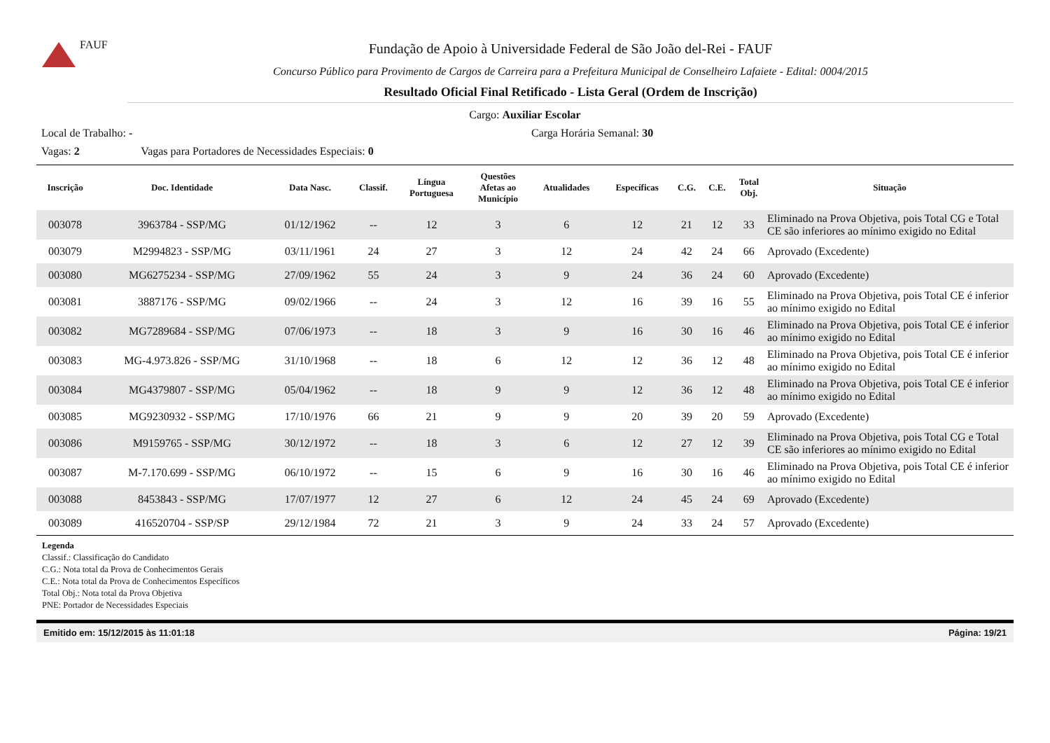FAUF
Fundação de Apoio à Universidade Federal de São João del-Rei - FAUF
Concurso Público para Provimento de Cargos de Carreira para a Prefeitura Municipal de Conselheiro Lafaiete - Edital: 0004/2015
Resultado Oficial Final Retificado - Lista Geral (Ordem de Inscrição)
Cargo: Auxiliar Escolar
Local de Trabalho: - Carga Horária Semanal: 30
Vagas: 2 Vagas para Portadores de Necessidades Especiais: 0
| Inscrição | Doc. Identidade | Data Nasc. | Classif. | Língua Portuguesa | Questões Afetas ao Município | Atualidades | Específicas | C.G. | C.E. | Total Obj. | Situação |
| --- | --- | --- | --- | --- | --- | --- | --- | --- | --- | --- | --- |
| 003078 | 3963784 - SSP/MG | 01/12/1962 | -- | 12 | 3 | 6 | 12 | 21 | 12 | 33 | Eliminado na Prova Objetiva, pois Total CG e Total CE são inferiores ao mínimo exigido no Edital |
| 003079 | M2994823 - SSP/MG | 03/11/1961 | 24 | 27 | 3 | 12 | 24 | 42 | 24 | 66 | Aprovado (Excedente) |
| 003080 | MG6275234 - SSP/MG | 27/09/1962 | 55 | 24 | 3 | 9 | 24 | 36 | 24 | 60 | Aprovado (Excedente) |
| 003081 | 3887176 - SSP/MG | 09/02/1966 | -- | 24 | 3 | 12 | 16 | 39 | 16 | 55 | Eliminado na Prova Objetiva, pois Total CE é inferior ao mínimo exigido no Edital |
| 003082 | MG7289684 - SSP/MG | 07/06/1973 | -- | 18 | 3 | 9 | 16 | 30 | 16 | 46 | Eliminado na Prova Objetiva, pois Total CE é inferior ao mínimo exigido no Edital |
| 003083 | MG-4.973.826 - SSP/MG | 31/10/1968 | -- | 18 | 6 | 12 | 12 | 36 | 12 | 48 | Eliminado na Prova Objetiva, pois Total CE é inferior ao mínimo exigido no Edital |
| 003084 | MG4379807 - SSP/MG | 05/04/1962 | -- | 18 | 9 | 9 | 12 | 36 | 12 | 48 | Eliminado na Prova Objetiva, pois Total CE é inferior ao mínimo exigido no Edital |
| 003085 | MG9230932 - SSP/MG | 17/10/1976 | 66 | 21 | 9 | 9 | 20 | 39 | 20 | 59 | Aprovado (Excedente) |
| 003086 | M9159765 - SSP/MG | 30/12/1972 | -- | 18 | 3 | 6 | 12 | 27 | 12 | 39 | Eliminado na Prova Objetiva, pois Total CG e Total CE são inferiores ao mínimo exigido no Edital |
| 003087 | M-7.170.699 - SSP/MG | 06/10/1972 | -- | 15 | 6 | 9 | 16 | 30 | 16 | 46 | Eliminado na Prova Objetiva, pois Total CE é inferior ao mínimo exigido no Edital |
| 003088 | 8453843 - SSP/MG | 17/07/1977 | 12 | 27 | 6 | 12 | 24 | 45 | 24 | 69 | Aprovado (Excedente) |
| 003089 | 416520704 - SSP/SP | 29/12/1984 | 72 | 21 | 3 | 9 | 24 | 33 | 24 | 57 | Aprovado (Excedente) |
Legenda
Classif.: Classificação do Candidato
C.G.: Nota total da Prova de Conhecimentos Gerais
C.E.: Nota total da Prova de Conhecimentos Específicos
Total Obj.: Nota total da Prova Objetiva
PNE: Portador de Necessidades Especiais
Emitido em: 15/12/2015 às 11:01:18 Página: 19/21